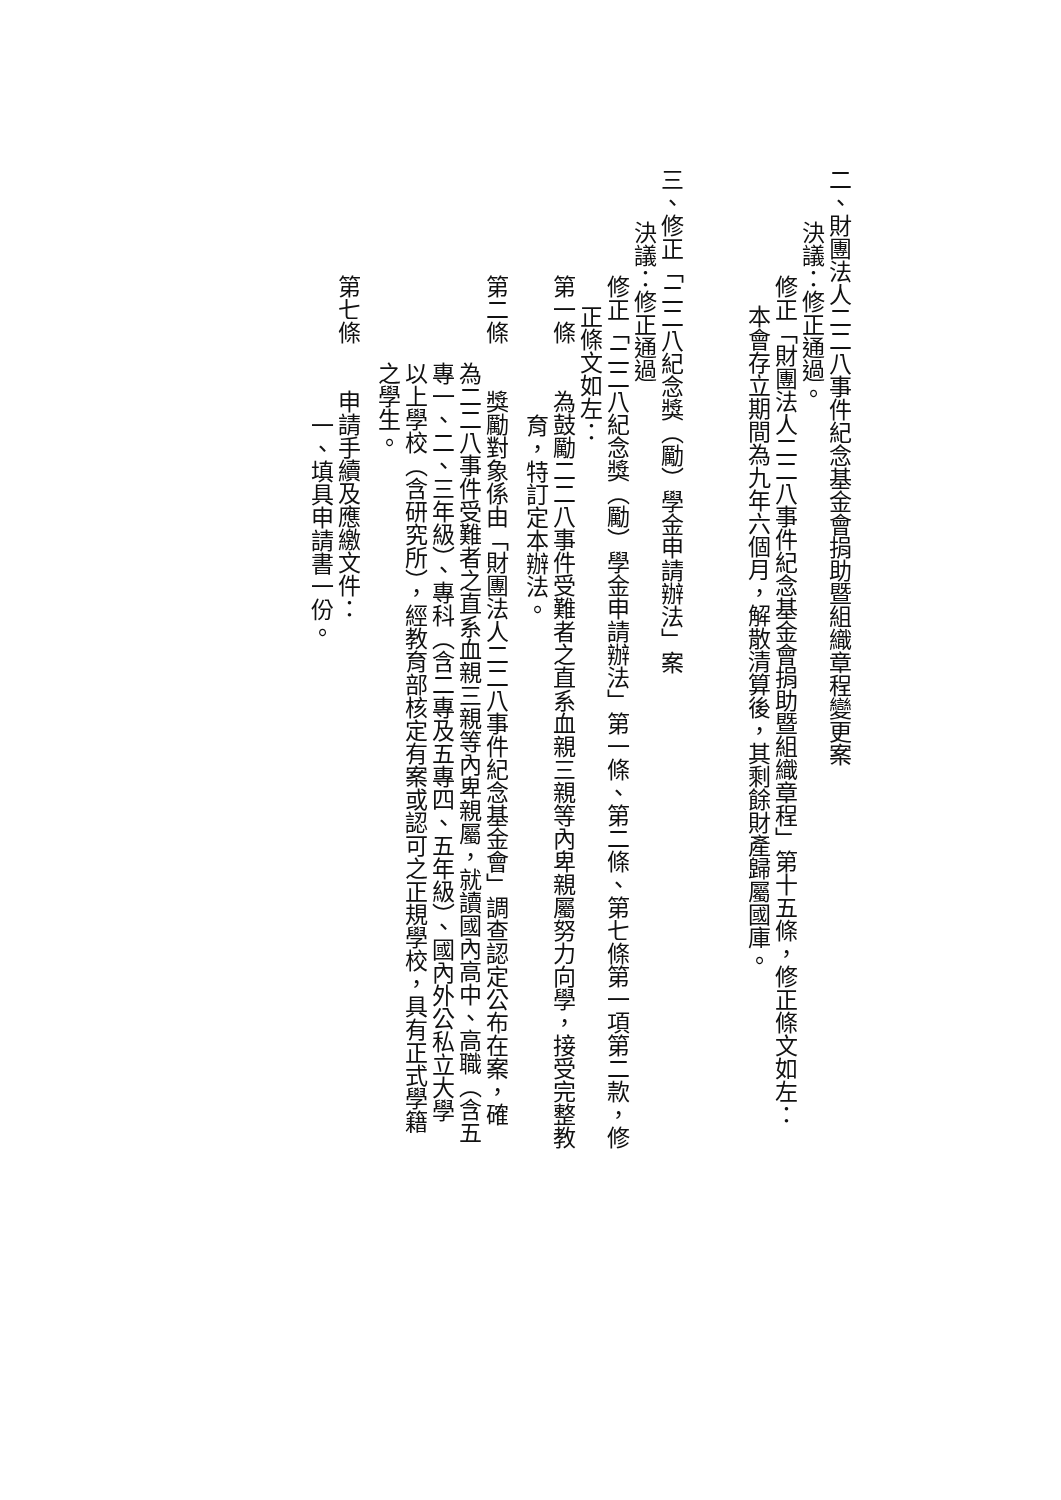二、財團法人二二八事件紀念基金會捐助暨組織章程變更案
決議：修正通過。
修正「財團法人二二八事件紀念基金會捐助暨組織章程」第十五條，修正條文如左：
本會存立期間為九年六個月，解散清算後，其剩餘財產歸屬國庫。
三、修正「二二八紀念獎（勵）學金申請辦法」案
決議：修正通過
修正「二二八紀念獎（勵）學金申請辦法」第一條、第二條、第七條第一項第二款，修
正條文如左：
第一條　　為鼓勵二二八事件受難者之直系血親三親等內卑親屬努力向學，接受完整教
育，特訂定本辦法。
第二條　　獎勵對象係由「財團法人二二八事件紀念基金會」調查認定公布在案，確
為二二八事件受難者之直系血親三親等內卑親屬，就讀國內高中、高職（含五
專一、二、三年級）、專科（含二專及五專四、五年級）、國內外公私立大學
以上學校（含研究所），經教育部核定有案或認可之正規學校，具有正式學籍
之學生。
第七條　　申請手續及應繳文件：
一、填具申請書一份。